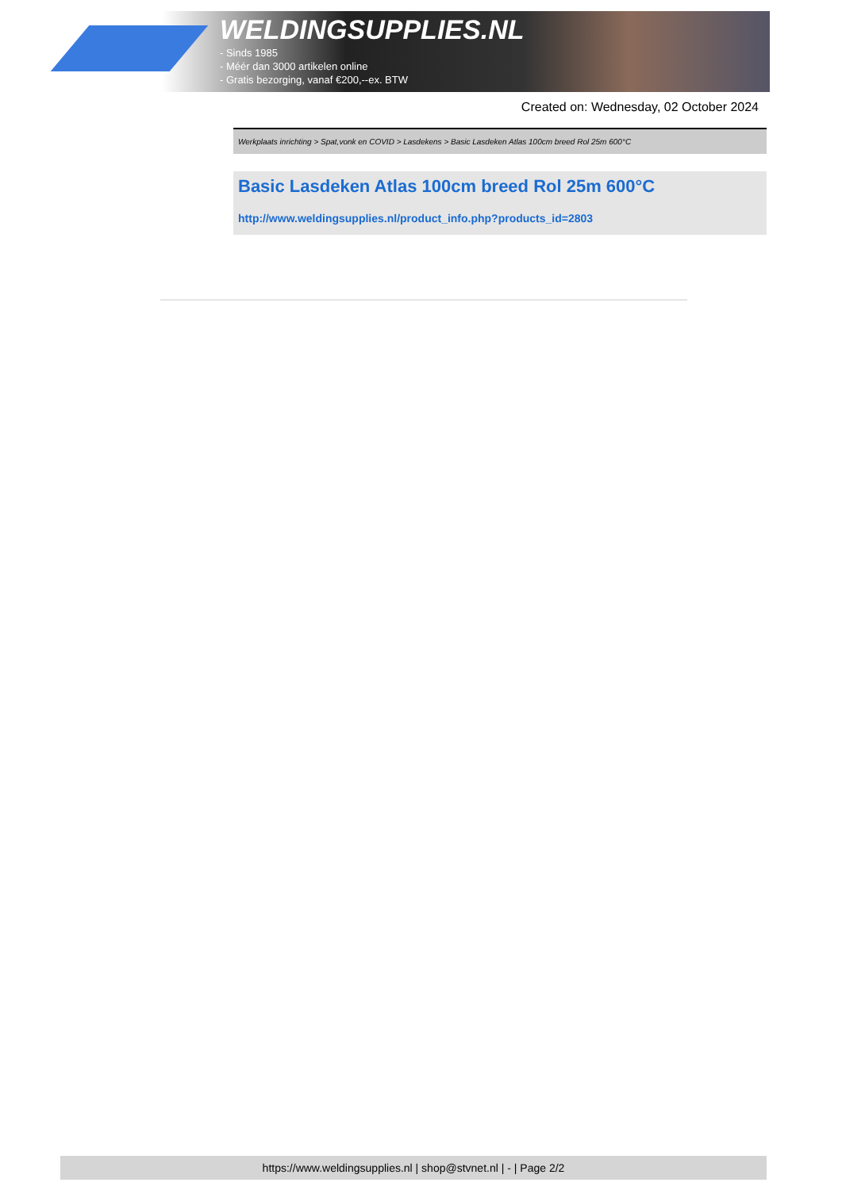WELDINGSUPPLIES.NL
- Sinds 1985
- Méér dan 3000 artikelen online
- Gratis bezorging, vanaf €200,--ex. BTW
Created on: Wednesday, 02 October 2024
Werkplaats inrichting > Spat,vonk en COVID > Lasdekens > Basic Lasdeken Atlas 100cm breed Rol 25m 600°C
Basic Lasdeken Atlas 100cm breed Rol 25m 600°C
http://www.weldingsupplies.nl/product_info.php?products_id=2803
https://www.weldingsupplies.nl | shop@stvnet.nl | - | Page 2/2